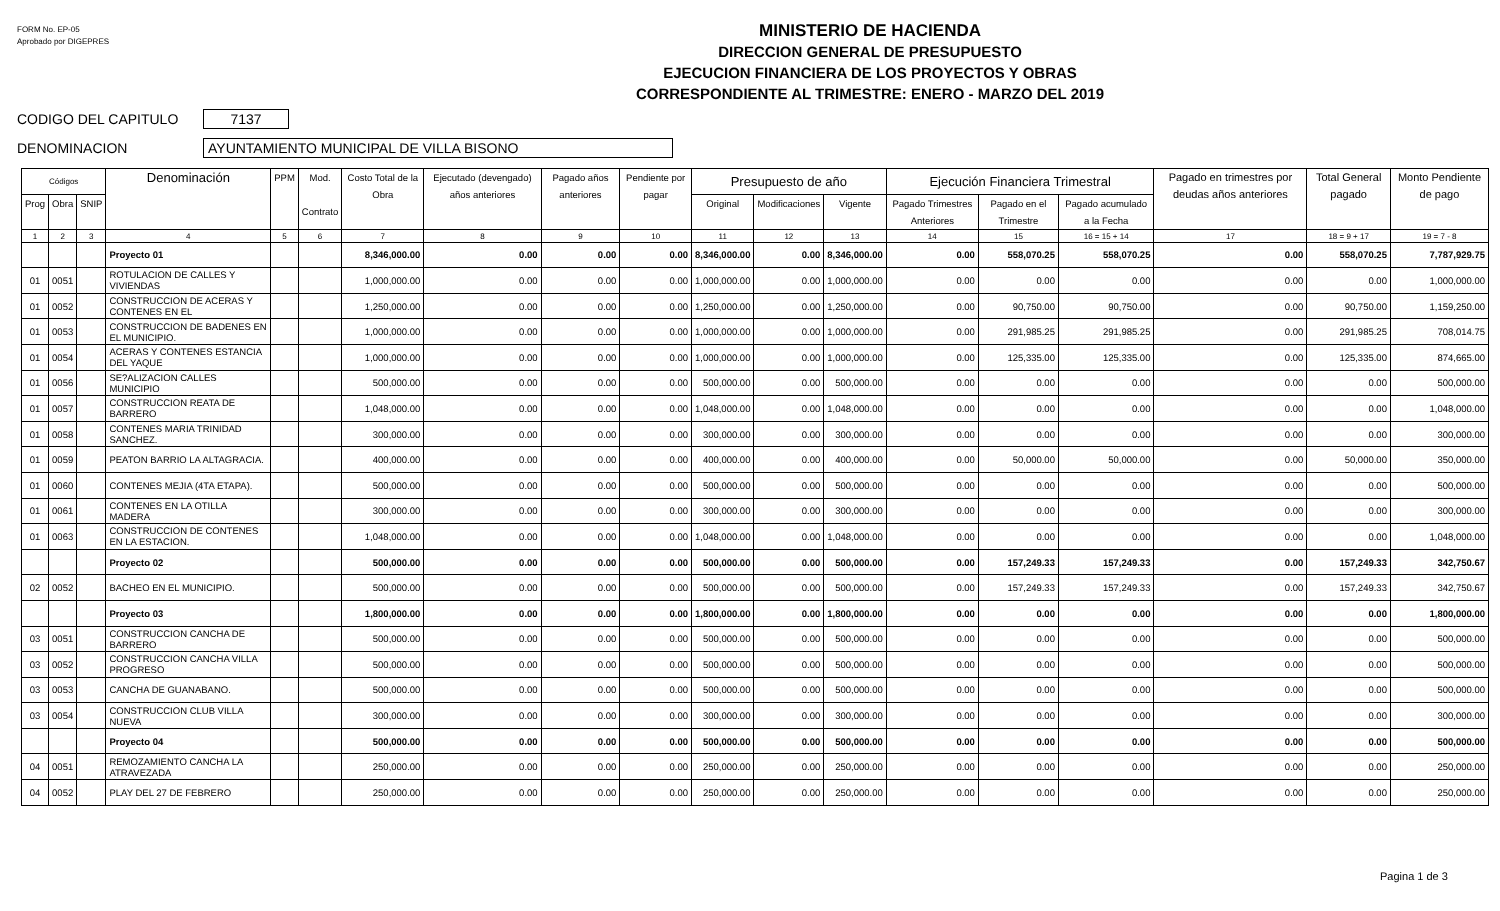FORM No. EP-05
Aprobado por DIGEPRES
MINISTERIO DE HACIENDA
DIRECCION GENERAL DE PRESUPUESTO
EJECUCION FINANCIERA DE LOS PROYECTOS Y OBRAS
CORRESPONDIENTE AL TRIMESTRE: ENERO - MARZO DEL 2019
CODIGO DEL CAPITULO 7137
DENOMINACION AYUNTAMIENTO MUNICIPAL DE VILLA BISONO
| Códigos | | | Denominación | PPM | Mod. Contrato | Costo Total de la Obra | Ejecutado (devengado) años anteriores | Pagado años anteriores | Pendiente por pagar | Presupuesto de año | | | Ejecución Financiera Trimestral | | | Pagado en trimestres por deudas años anteriores | Total General pagado | Monto Pendiente de pago |
| --- | --- | --- | --- | --- | --- | --- | --- | --- | --- | --- | --- | --- | --- | --- | --- | --- | --- | --- |
| Prog | Obra | SNIP | | | | | | | | Original | Modificaciones | Vigente | Pagado Trimestres Anteriores | Pagado en el Trimestre | Pagado acumulado a la Fecha | | | |
| 1 | 2 | 3 | 4 | 5 | 6 | 7 | 8 | 9 | 10 | 11 | 12 | 13 | 14 | 15 | 16 = 15 + 14 | 17 | 18 = 9 + 17 | 19 = 7 - 8 |
| | | | Proyecto 01 | | | 8,346,000.00 | 0.00 | 0.00 | 0.00 | 8,346,000.00 | 0.00 | 8,346,000.00 | 0.00 | 558,070.25 | 558,070.25 | 0.00 | 558,070.25 | 7,787,929.75 |
| 01 | 0051 | | ROTULACION DE CALLES Y VIVIENDAS | | | 1,000,000.00 | 0.00 | 0.00 | 0.00 | 1,000,000.00 | 0.00 | 1,000,000.00 | 0.00 | 0.00 | 0.00 | 0.00 | 0.00 | 1,000,000.00 |
| 01 | 0052 | | CONSTRUCCION DE ACERAS Y CONTENES EN EL | | | 1,250,000.00 | 0.00 | 0.00 | 0.00 | 1,250,000.00 | 0.00 | 1,250,000.00 | 0.00 | 90,750.00 | 90,750.00 | 0.00 | 90,750.00 | 1,159,250.00 |
| 01 | 0053 | | CONSTRUCCION DE BADENES EN EL MUNICIPIO. | | | 1,000,000.00 | 0.00 | 0.00 | 0.00 | 1,000,000.00 | 0.00 | 1,000,000.00 | 0.00 | 291,985.25 | 291,985.25 | 0.00 | 291,985.25 | 708,014.75 |
| 01 | 0054 | | ACERAS Y CONTENES ESTANCIA DEL YAQUE | | | 1,000,000.00 | 0.00 | 0.00 | 0.00 | 1,000,000.00 | 0.00 | 1,000,000.00 | 0.00 | 125,335.00 | 125,335.00 | 0.00 | 125,335.00 | 874,665.00 |
| 01 | 0056 | | SE?ALIZACION CALLES MUNICIPIO | | | 500,000.00 | 0.00 | 0.00 | 0.00 | 500,000.00 | 0.00 | 500,000.00 | 0.00 | 0.00 | 0.00 | 0.00 | 0.00 | 500,000.00 |
| 01 | 0057 | | CONSTRUCCION REATA DE BARRERO | | | 1,048,000.00 | 0.00 | 0.00 | 0.00 | 1,048,000.00 | 0.00 | 1,048,000.00 | 0.00 | 0.00 | 0.00 | 0.00 | 0.00 | 1,048,000.00 |
| 01 | 0058 | | CONTENES MARIA TRINIDAD SANCHEZ. | | | 300,000.00 | 0.00 | 0.00 | 0.00 | 300,000.00 | 0.00 | 300,000.00 | 0.00 | 0.00 | 0.00 | 0.00 | 0.00 | 300,000.00 |
| 01 | 0059 | | PEATON BARRIO LA ALTAGRACIA. | | | 400,000.00 | 0.00 | 0.00 | 0.00 | 400,000.00 | 0.00 | 400,000.00 | 0.00 | 50,000.00 | 50,000.00 | 0.00 | 50,000.00 | 350,000.00 |
| 01 | 0060 | | CONTENES MEJIA (4TA ETAPA). | | | 500,000.00 | 0.00 | 0.00 | 0.00 | 500,000.00 | 0.00 | 500,000.00 | 0.00 | 0.00 | 0.00 | 0.00 | 0.00 | 500,000.00 |
| 01 | 0061 | | CONTENES EN LA OTILLA MADERA | | | 300,000.00 | 0.00 | 0.00 | 0.00 | 300,000.00 | 0.00 | 300,000.00 | 0.00 | 0.00 | 0.00 | 0.00 | 0.00 | 300,000.00 |
| 01 | 0063 | | CONSTRUCCION DE CONTENES EN LA ESTACION. | | | 1,048,000.00 | 0.00 | 0.00 | 0.00 | 1,048,000.00 | 0.00 | 1,048,000.00 | 0.00 | 0.00 | 0.00 | 0.00 | 0.00 | 1,048,000.00 |
| | | | Proyecto 02 | | | 500,000.00 | 0.00 | 0.00 | 0.00 | 500,000.00 | 0.00 | 500,000.00 | 0.00 | 157,249.33 | 157,249.33 | 0.00 | 157,249.33 | 342,750.67 |
| 02 | 0052 | | BACHEO EN EL MUNICIPIO. | | | 500,000.00 | 0.00 | 0.00 | 0.00 | 500,000.00 | 0.00 | 500,000.00 | 0.00 | 157,249.33 | 157,249.33 | 0.00 | 157,249.33 | 342,750.67 |
| | | | Proyecto 03 | | | 1,800,000.00 | 0.00 | 0.00 | 0.00 | 1,800,000.00 | 0.00 | 1,800,000.00 | 0.00 | 0.00 | 0.00 | 0.00 | 0.00 | 1,800,000.00 |
| 03 | 0051 | | CONSTRUCCION CANCHA DE BARRERO | | | 500,000.00 | 0.00 | 0.00 | 0.00 | 500,000.00 | 0.00 | 500,000.00 | 0.00 | 0.00 | 0.00 | 0.00 | 0.00 | 500,000.00 |
| 03 | 0052 | | CONSTRUCCION CANCHA VILLA PROGRESO | | | 500,000.00 | 0.00 | 0.00 | 0.00 | 500,000.00 | 0.00 | 500,000.00 | 0.00 | 0.00 | 0.00 | 0.00 | 0.00 | 500,000.00 |
| 03 | 0053 | | CANCHA DE GUANABANO. | | | 500,000.00 | 0.00 | 0.00 | 0.00 | 500,000.00 | 0.00 | 500,000.00 | 0.00 | 0.00 | 0.00 | 0.00 | 0.00 | 500,000.00 |
| 03 | 0054 | | CONSTRUCCION CLUB VILLA NUEVA | | | 300,000.00 | 0.00 | 0.00 | 0.00 | 300,000.00 | 0.00 | 300,000.00 | 0.00 | 0.00 | 0.00 | 0.00 | 0.00 | 300,000.00 |
| | | | Proyecto 04 | | | 500,000.00 | 0.00 | 0.00 | 0.00 | 500,000.00 | 0.00 | 500,000.00 | 0.00 | 0.00 | 0.00 | 0.00 | 0.00 | 500,000.00 |
| 04 | 0051 | | REMOZAMIENTO CANCHA LA ATRAVEZADA | | | 250,000.00 | 0.00 | 0.00 | 0.00 | 250,000.00 | 0.00 | 250,000.00 | 0.00 | 0.00 | 0.00 | 0.00 | 0.00 | 250,000.00 |
| 04 | 0052 | | PLAY DEL 27 DE FEBRERO | | | 250,000.00 | 0.00 | 0.00 | 0.00 | 250,000.00 | 0.00 | 250,000.00 | 0.00 | 0.00 | 0.00 | 0.00 | 0.00 | 250,000.00 |
Pagina 1 de 3